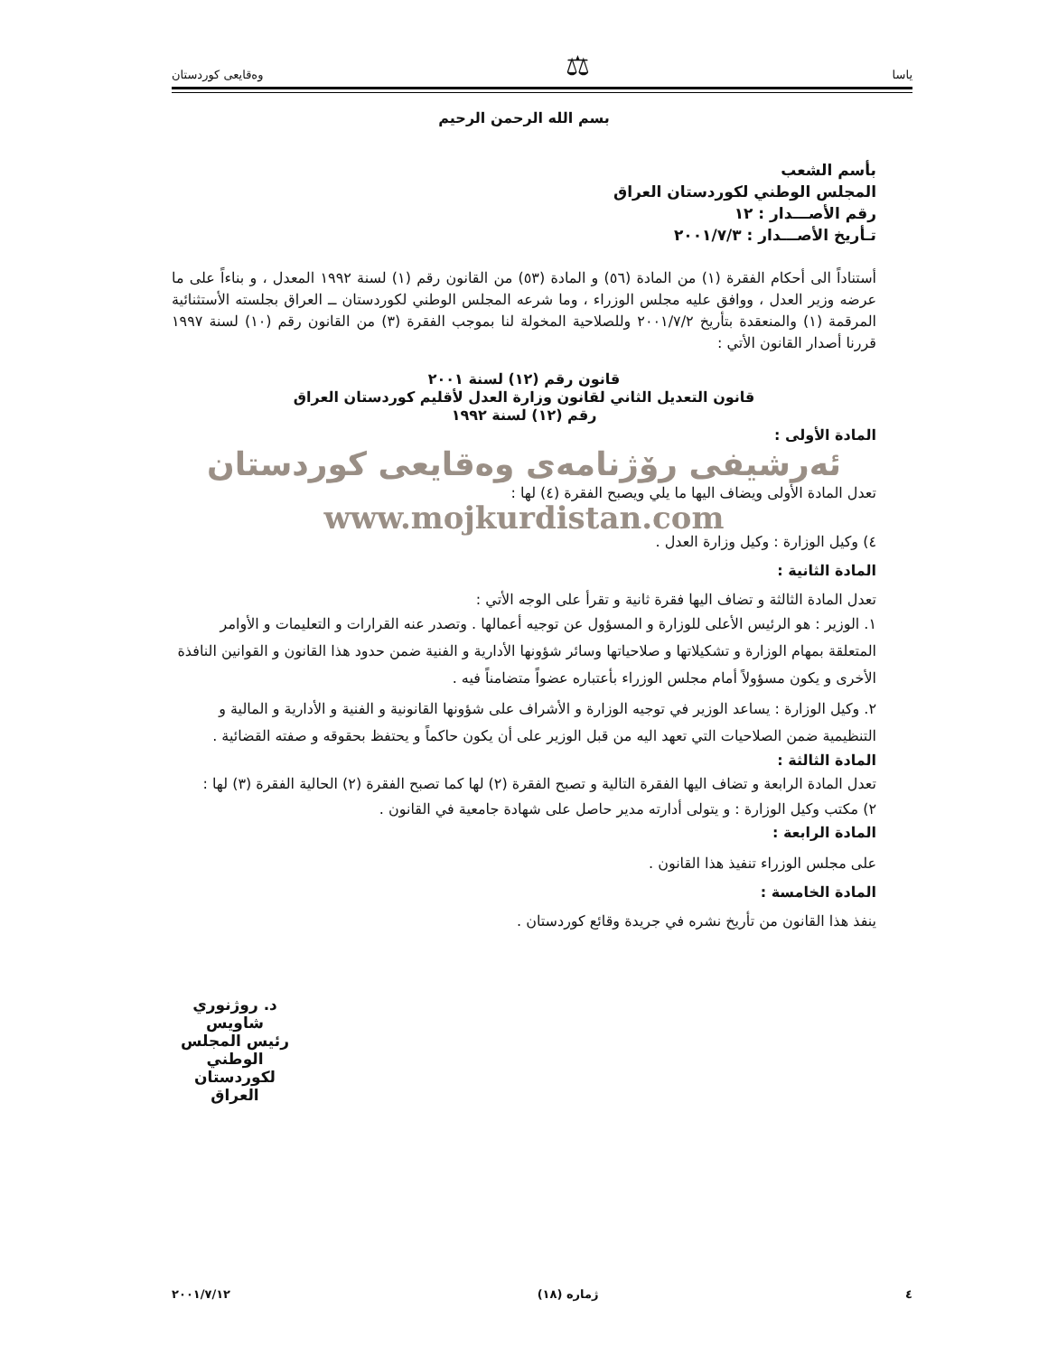ياسا ⚖ وەقایعی کوردستان
بسم الله الرحمن الرحيم
بأسم الشعب
المجلس الوطني لكوردستان العراق
رقم الأصـــدار : ١٢
تـأريخ الأصـــدار : ٢٠٠١/٧/٣
أستناداً الى أحكام الفقرة (١) من المادة (٥٦) و المادة (٥٣) من القانون رقم (١) لسنة ١٩٩٢ المعدل ، و بناءاً على ما عرضه وزير العدل ، ووافق عليه مجلس الوزراء ، وما شرعه المجلس الوطني لكوردستان ــ العراق بجلسته الأستثنائية المرقمة (١) والمنعقدة بتأريخ ٢٠٠١/٧/٢ وللصلاحية المخولة لنا بموجب الفقرة (٣) من القانون رقم (١٠) لسنة ١٩٩٧ قررنا أصدار القانون الأتي :
قانون رقم (١٢) لسنة ٢٠٠١
قانون التعديل الثاني لقانون وزارة العدل لأقليم كوردستان العراق
رقم (١٢) لسنة ١٩٩٢
المادة الأولى :
ئەرشیفی رۆژنامەی وەقایعی کوردستان
تعدل المادة الأولى ويضاف اليها ما يلي ويصبح الفقرة (٤) لها :
www.mojkurdistan.com
٤) وكيل الوزارة : وكيل وزارة العدل .
المادة الثانية :
تعدل المادة الثالثة و تضاف اليها فقرة ثانية و تقرأ على الوجه الأتي :
١. الوزير : هو الرئيس الأعلى للوزارة و المسؤول عن توجيه أعمالها . وتصدر عنه القرارات و التعليمات و الأوامر المتعلقة بمهام الوزارة و تشكيلاتها و صلاحياتها وسائر شؤونها الأدارية و الفنية ضمن حدود هذا القانون و القوانين النافذة الأخرى و يكون مسؤولاً أمام مجلس الوزراء بأعتباره عضواً متضامناً فيه .
٢. وكيل الوزارة : يساعد الوزير في توجيه الوزارة و الأشراف على شؤونها القانونية و الفنية و الأدارية و المالية و التنظيمية ضمن الصلاحيات التي تعهد اليه من قبل الوزير على أن يكون حاكماً و يحتفظ بحقوقه و صفته القضائية .
المادة الثالثة :
تعدل المادة الرابعة و تضاف اليها الفقرة التالية و تصبح الفقرة (٢) لها كما تصبح الفقرة (٢) الحالية الفقرة (٣) لها :
٢) مكتب وكيل الوزارة : و يتولى أدارته مدير حاصل على شهادة جامعية في القانون .
المادة الرابعة :
على مجلس الوزراء تنفيذ هذا القانون .
المادة الخامسة :
ينفذ هذا القانون من تأريخ نشره في جريدة وقائع كوردستان .
د. روژنوري شاويس
رئيس المجلس الوطني لكوردستان العراق
٤ ژماره (١٨) ٢٠٠١/٧/١٢